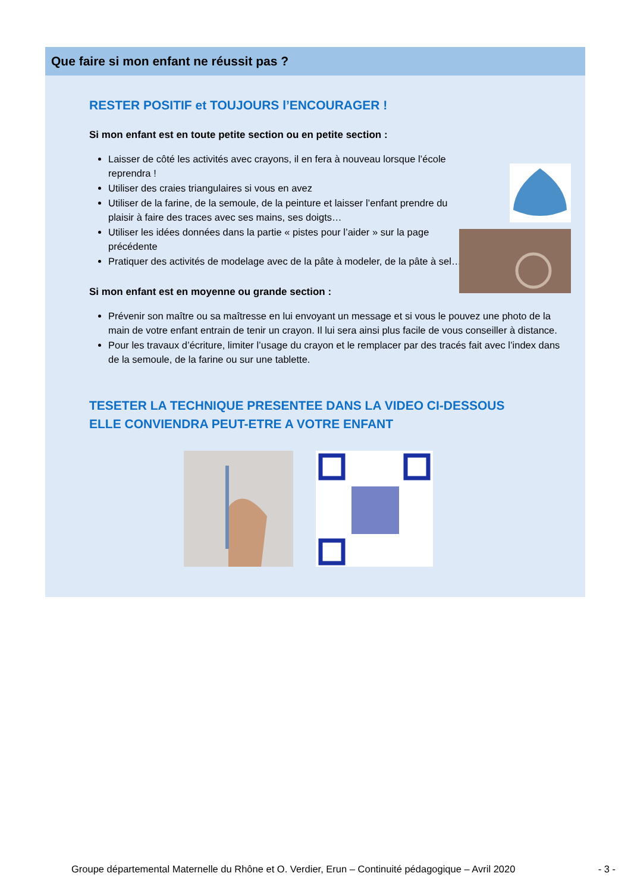Que faire si mon enfant ne réussit pas ?
RESTER POSITIF et TOUJOURS l’ENCOURAGER !
Si mon enfant est en toute petite section ou en petite section :
Laisser de côté les activités avec crayons, il en fera à nouveau lorsque l’école reprendra !
Utiliser des craies triangulaires si vous en avez
Utiliser de la farine, de la semoule, de la peinture et laisser l’enfant prendre du plaisir à faire des traces avec ses mains, ses doigts…
Utiliser les idées données dans la partie « pistes pour l’aider » sur la page précédente
Pratiquer des activités de modelage avec de la pâte à modeler, de la pâte à sel…
Si mon enfant est en moyenne ou grande section :
Prévenir son maître ou sa maîtresse en lui envoyant un message et si vous le pouvez une photo de la main de votre enfant entrain de tenir un crayon. Il lui sera ainsi plus facile de vous conseiller à distance.
Pour les travaux d’écriture, limiter l’usage du crayon et le remplacer par des tracés fait avec l’index dans de la semoule, de la farine ou sur une tablette.
TESETER LA TECHNIQUE PRESENTEE DANS LA VIDEO CI-DESSOUS
ELLE CONVIENDRA PEUT-ETRE A VOTRE ENFANT
Groupe départemental Maternelle du Rhône et O. Verdier, Erun – Continuité pédagogique – Avril 2020 - 3 -